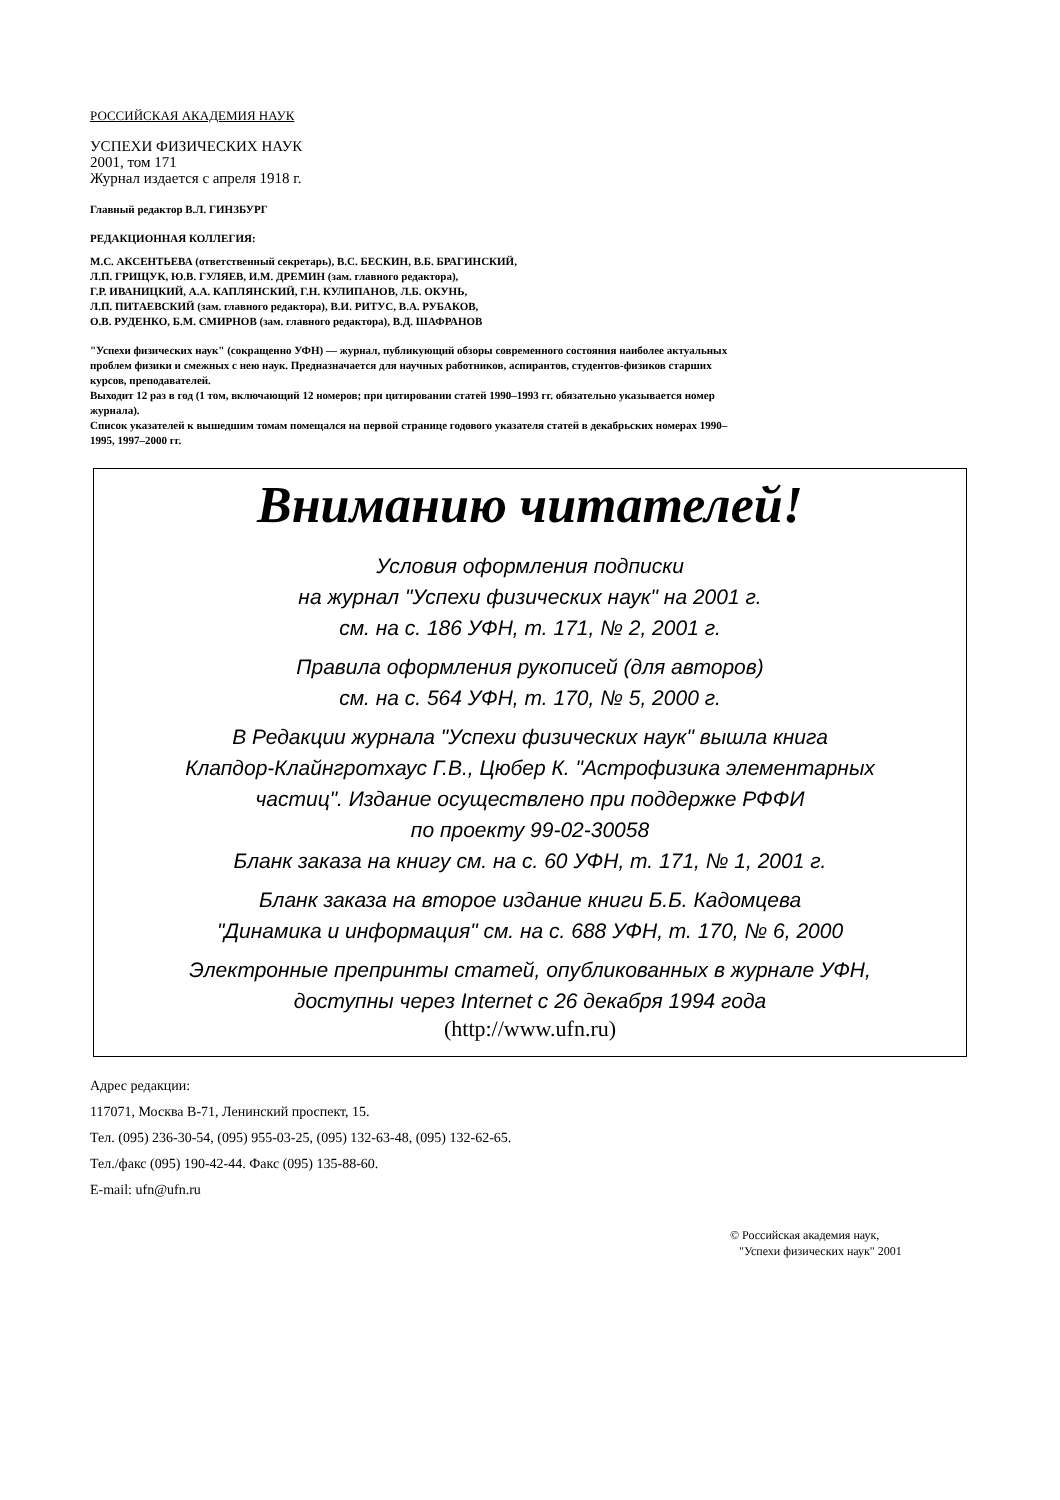РОССИЙСКАЯ АКАДЕМИЯ НАУК
УСПЕХИ ФИЗИЧЕСКИХ НАУК
2001, том 171
Журнал издается с апреля 1918 г.
Главный редактор В.Л. ГИНЗБУРГ
РЕДАКЦИОННАЯ КОЛЛЕГИЯ:
М.С. АКСЕНТЬЕВА (ответственный секретарь), В.С. БЕСКИН, В.Б. БРАГИНСКИЙ,
Л.П. ГРИЩУК, Ю.В. ГУЛЯЕВ, И.М. ДРЕМИН (зам. главного редактора),
Г.Р. ИВАНИЦКИЙ, А.А. КАПЛЯНСКИЙ, Г.Н. КУЛИПАНОВ, Л.Б. ОКУНЬ,
Л.П. ПИТАЕВСКИЙ (зам. главного редактора), В.И. РИТУС, В.А. РУБАКОВ,
О.В. РУДЕНКО, Б.М. СМИРНОВ (зам. главного редактора), В.Д. ШАФРАНОВ
"Успехи физических наук" (сокращенно УФН) — журнал, публикующий обзоры современного состояния наиболее актуальных проблем физики и смежных с нею наук. Предназначается для научных работников, аспирантов, студентов-физиков старших курсов, преподавателей.
Выходит 12 раз в год (1 том, включающий 12 номеров; при цитировании статей 1990–1993 гг. обязательно указывается номер журнала).
Список указателей к вышедшим томам помещался на первой странице годового указателя статей в декабрьских номерах 1990–1995, 1997–2000 гг.
Вниманию читателей!
Условия оформления подписки
на журнал "Успехи физических наук" на 2001 г.
см. на с. 186 УФН, т. 171, № 2, 2001 г.
Правила оформления рукописей (для авторов)
см. на с. 564 УФН, т. 170, № 5, 2000 г.
В Редакции журнала "Успехи физических наук" вышла книга
Клапдор-Клайнгротхаус Г.В., Цюбер К. "Астрофизика элементарных
частиц". Издание осуществлено при поддержке РФФИ
по проекту 99-02-30058
Бланк заказа на книгу см. на с. 60 УФН, т. 171, № 1, 2001 г.
Бланк заказа на второе издание книги Б.Б. Кадомцева
"Динамика и информация" см. на с. 688 УФН, т. 170, № 6, 2000
Электронные препринты статей, опубликованных в журнале УФН,
доступны через Internet с 26 декабря 1994 года
(http://www.ufn.ru)
Адрес редакции:
117071, Москва В-71, Ленинский проспект, 15.
Тел. (095) 236-30-54, (095) 955-03-25, (095) 132-63-48, (095) 132-62-65.
Тел./факс (095) 190-42-44. Факс (095) 135-88-60.
E-mail: ufn@ufn.ru
© Российская академия наук,
"Успехи физических наук" 2001